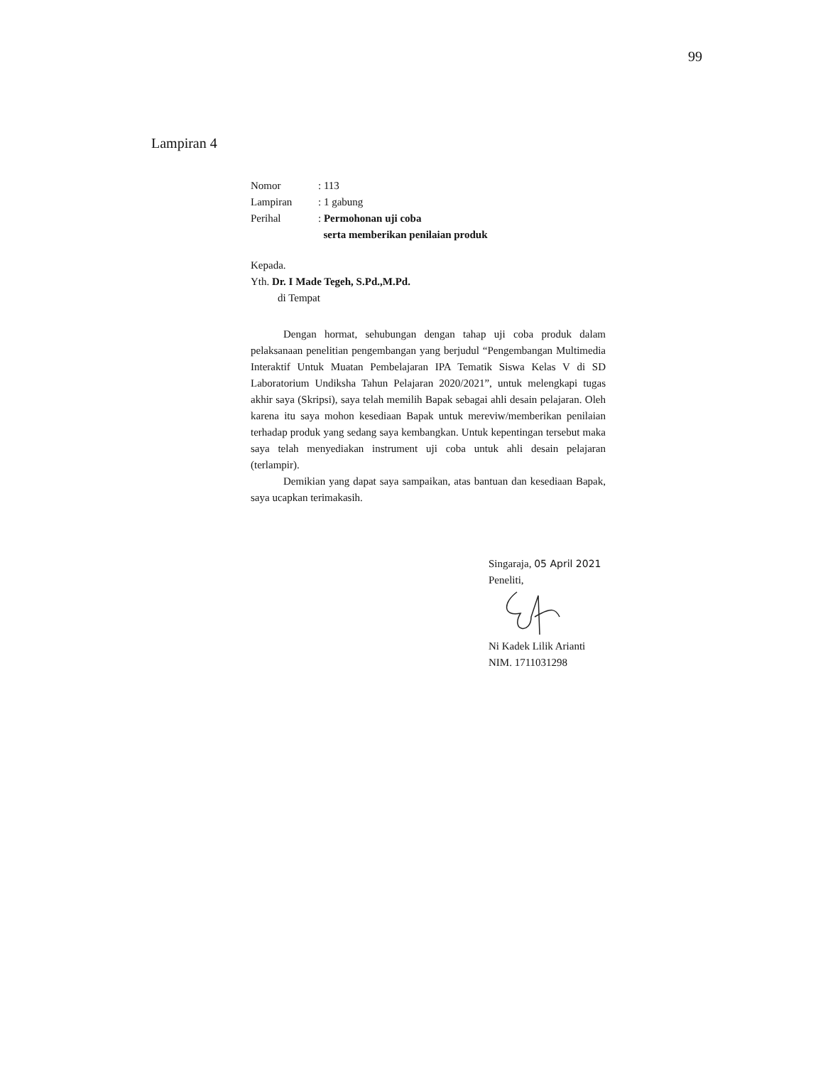99
Lampiran 4
| Nomor | : 113 |
| Lampiran | : 1 gabung |
| Perihal | : Permohonan uji coba serta memberikan penilaian produk |
Kepada.
Yth. Dr. I Made Tegeh, S.Pd.,M.Pd.
di Tempat
Dengan hormat, sehubungan dengan tahap uji coba produk dalam pelaksanaan penelitian pengembangan yang berjudul “Pengembangan Multimedia Interaktif Untuk Muatan Pembelajaran IPA Tematik Siswa Kelas V di SD Laboratorium Undiksha Tahun Pelajaran 2020/2021”, untuk melengkapi tugas akhir saya (Skripsi), saya telah memilih Bapak sebagai ahli desain pelajaran. Oleh karena itu saya mohon kesediaan Bapak untuk mereviw/memberikan penilaian terhadap produk yang sedang saya kembangkan. Untuk kepentingan tersebut maka saya telah menyediakan instrument uji coba untuk ahli desain pelajaran (terlampir).
Demikian yang dapat saya sampaikan, atas bantuan dan kesediaan Bapak, saya ucapkan terimakasih.
Singaraja, 05 April 2021
Peneliti,
Ni Kadek Lilik Arianti
NIM. 1711031298